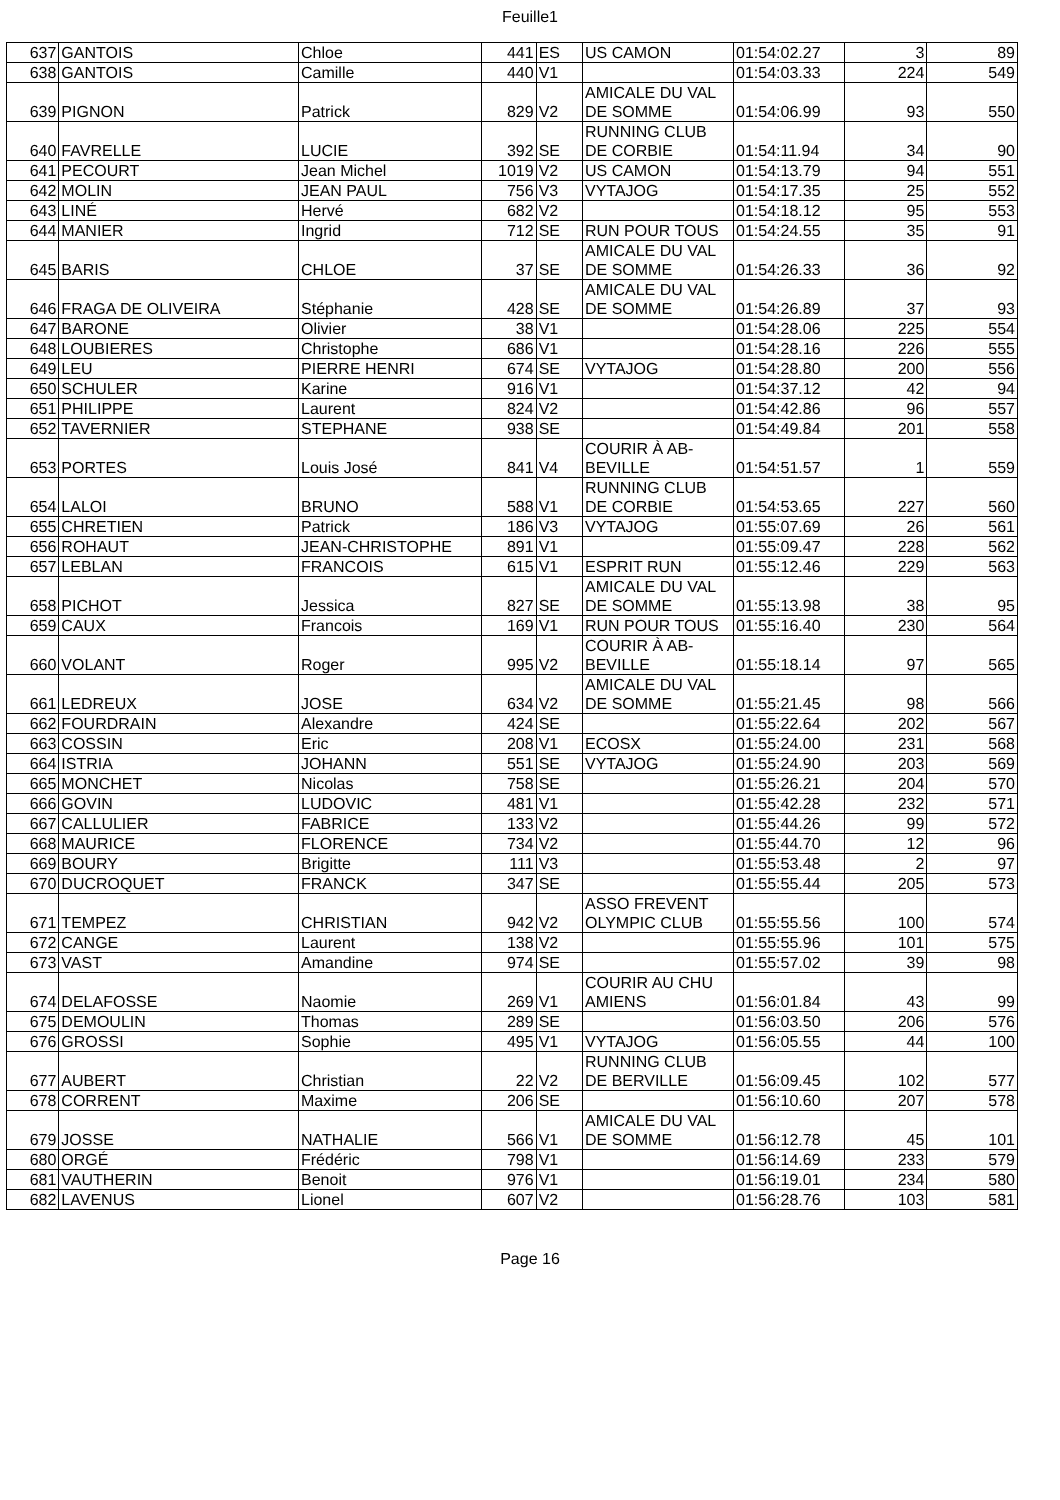Feuille1
| 637 | GANTOIS | Chloe | 441 | ES | US CAMON | 01:54:02.27 | 3 | 89 |
| 638 | GANTOIS | Camille | 440 | V1 | | 01:54:03.33 | 224 | 549 |
| 639 | PIGNON | Patrick | 829 | V2 | AMICALE DU VAL DE SOMME | 01:54:06.99 | 93 | 550 |
| 640 | FAVRELLE | LUCIE | 392 | SE | RUNNING CLUB DE CORBIE | 01:54:11.94 | 34 | 90 |
| 641 | PECOURT | Jean Michel | 1019 | V2 | US CAMON | 01:54:13.79 | 94 | 551 |
| 642 | MOLIN | JEAN PAUL | 756 | V3 | VYTAJOG | 01:54:17.35 | 25 | 552 |
| 643 | LINÉ | Hervé | 682 | V2 | | 01:54:18.12 | 95 | 553 |
| 644 | MANIER | Ingrid | 712 | SE | RUN POUR TOUS | 01:54:24.55 | 35 | 91 |
| 645 | BARIS | CHLOE | 37 | SE | AMICALE DU VAL DE SOMME | 01:54:26.33 | 36 | 92 |
| 646 | FRAGA DE OLIVEIRA | Stéphanie | 428 | SE | AMICALE DU VAL DE SOMME | 01:54:26.89 | 37 | 93 |
| 647 | BARONE | Olivier | 38 | V1 | | 01:54:28.06 | 225 | 554 |
| 648 | LOUBIERES | Christophe | 686 | V1 | | 01:54:28.16 | 226 | 555 |
| 649 | LEU | PIERRE HENRI | 674 | SE | VYTAJOG | 01:54:28.80 | 200 | 556 |
| 650 | SCHULER | Karine | 916 | V1 | | 01:54:37.12 | 42 | 94 |
| 651 | PHILIPPE | Laurent | 824 | V2 | | 01:54:42.86 | 96 | 557 |
| 652 | TAVERNIER | STEPHANE | 938 | SE | | 01:54:49.84 | 201 | 558 |
| 653 | PORTES | Louis José | 841 | V4 | COURIR À AB-BEVILLE | 01:54:51.57 | 1 | 559 |
| 654 | LALOI | BRUNO | 588 | V1 | RUNNING CLUB DE CORBIE | 01:54:53.65 | 227 | 560 |
| 655 | CHRETIEN | Patrick | 186 | V3 | VYTAJOG | 01:55:07.69 | 26 | 561 |
| 656 | ROHAUT | JEAN-CHRISTOPHE | 891 | V1 | | 01:55:09.47 | 228 | 562 |
| 657 | LEBLAN | FRANCOIS | 615 | V1 | ESPRIT RUN | 01:55:12.46 | 229 | 563 |
| 658 | PICHOT | Jessica | 827 | SE | AMICALE DU VAL DE SOMME | 01:55:13.98 | 38 | 95 |
| 659 | CAUX | Francois | 169 | V1 | RUN POUR TOUS | 01:55:16.40 | 230 | 564 |
| 660 | VOLANT | Roger | 995 | V2 | COURIR À AB-BEVILLE | 01:55:18.14 | 97 | 565 |
| 661 | LEDREUX | JOSE | 634 | V2 | AMICALE DU VAL DE SOMME | 01:55:21.45 | 98 | 566 |
| 662 | FOURDRAIN | Alexandre | 424 | SE | | 01:55:22.64 | 202 | 567 |
| 663 | COSSIN | Eric | 208 | V1 | ECOSX | 01:55:24.00 | 231 | 568 |
| 664 | ISTRIA | JOHANN | 551 | SE | VYTAJOG | 01:55:24.90 | 203 | 569 |
| 665 | MONCHET | Nicolas | 758 | SE | | 01:55:26.21 | 204 | 570 |
| 666 | GOVIN | LUDOVIC | 481 | V1 | | 01:55:42.28 | 232 | 571 |
| 667 | CALLULIER | FABRICE | 133 | V2 | | 01:55:44.26 | 99 | 572 |
| 668 | MAURICE | FLORENCE | 734 | V2 | | 01:55:44.70 | 12 | 96 |
| 669 | BOURY | Brigitte | 111 | V3 | | 01:55:53.48 | 2 | 97 |
| 670 | DUCROQUET | FRANCK | 347 | SE | | 01:55:55.44 | 205 | 573 |
| 671 | TEMPEZ | CHRISTIAN | 942 | V2 | ASSO FREVENT OLYMPIC CLUB | 01:55:55.56 | 100 | 574 |
| 672 | CANGE | Laurent | 138 | V2 | | 01:55:55.96 | 101 | 575 |
| 673 | VAST | Amandine | 974 | SE | | 01:55:57.02 | 39 | 98 |
| 674 | DELAFOSSE | Naomie | 269 | V1 | COURIR AU CHU AMIENS | 01:56:01.84 | 43 | 99 |
| 675 | DEMOULIN | Thomas | 289 | SE | | 01:56:03.50 | 206 | 576 |
| 676 | GROSSI | Sophie | 495 | V1 | VYTAJOG | 01:56:05.55 | 44 | 100 |
| 677 | AUBERT | Christian | 22 | V2 | RUNNING CLUB DE BERVILLE | 01:56:09.45 | 102 | 577 |
| 678 | CORRENT | Maxime | 206 | SE | | 01:56:10.60 | 207 | 578 |
| 679 | JOSSE | NATHALIE | 566 | V1 | AMICALE DU VAL DE SOMME | 01:56:12.78 | 45 | 101 |
| 680 | ORGÉ | Frédéric | 798 | V1 | | 01:56:14.69 | 233 | 579 |
| 681 | VAUTHERIN | Benoit | 976 | V1 | | 01:56:19.01 | 234 | 580 |
| 682 | LAVENUS | Lionel | 607 | V2 | | 01:56:28.76 | 103 | 581 |
Page 16